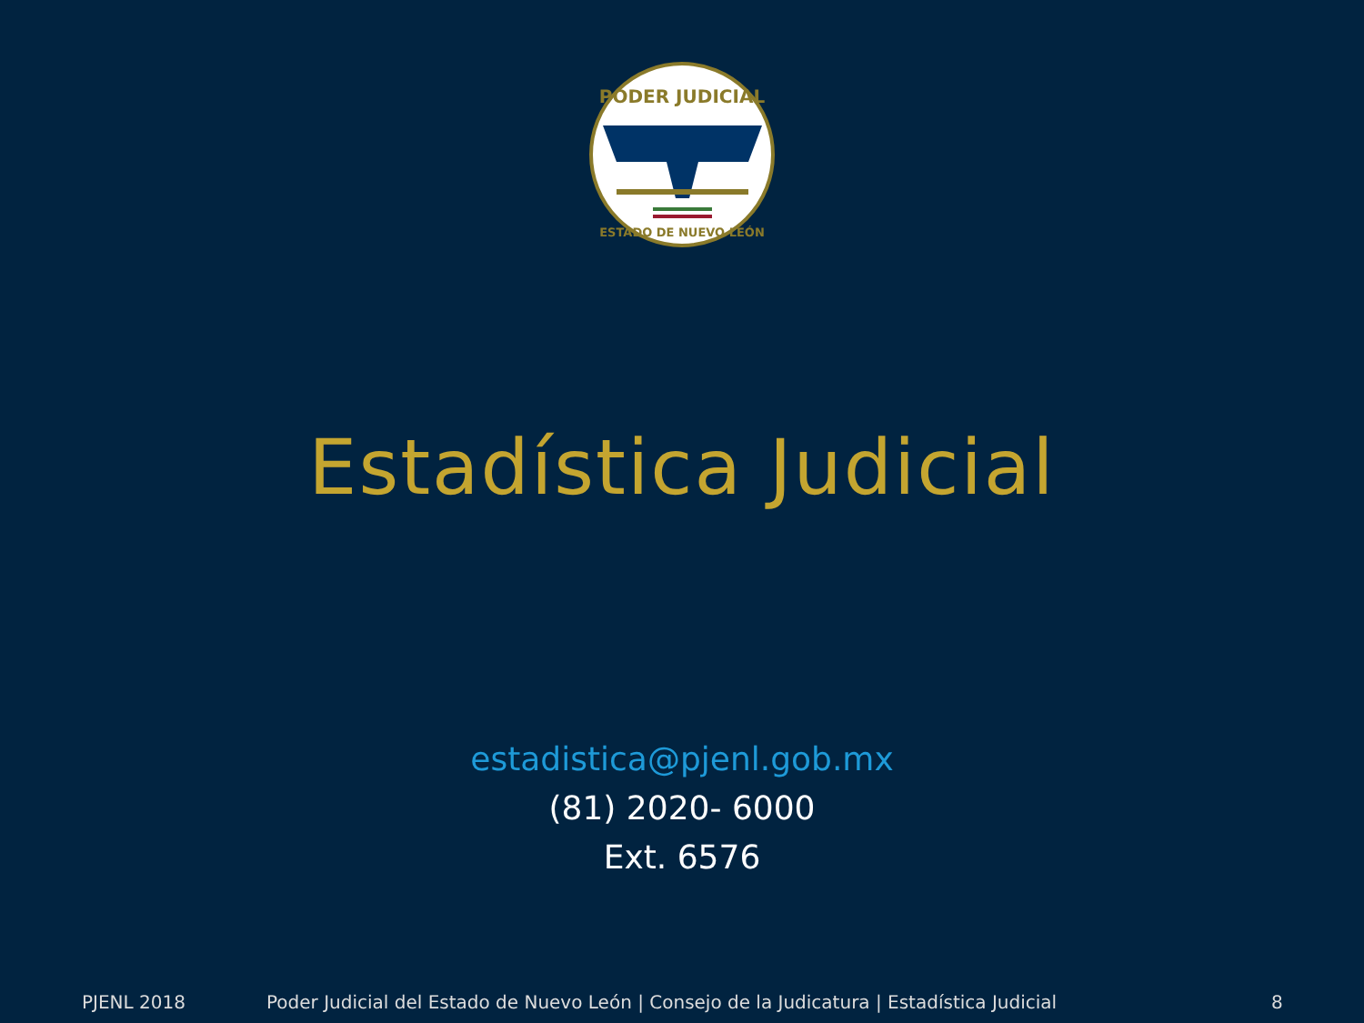PODER JUDICIAL
ESTADO DE NUEVO LEÓN
Estadística Judicial
estadistica@pjenl.gob.mx
(81) 2020- 6000
Ext. 6576
PJENL 2018 Poder Judicial del Estado de Nuevo León | Consejo de la Judicatura | Estadística Judicial 8